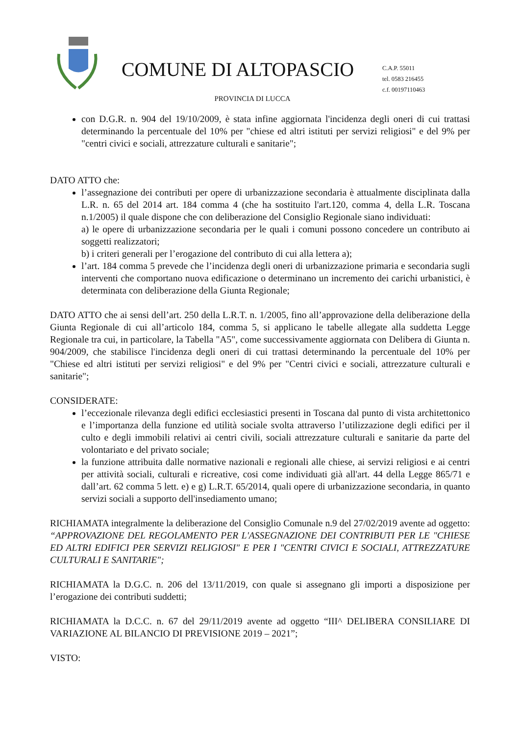COMUNE DI ALTOPASCIO
PROVINCIA DI LUCCA
C.A.P. 55011
tel. 0583 216455
c.f. 00197110463
con D.G.R. n. 904 del 19/10/2009, è stata infine aggiornata l'incidenza degli oneri di cui trattasi determinando la percentuale del 10% per "chiese ed altri istituti per servizi religiosi" e del 9% per "centri civici e sociali, attrezzature culturali e sanitarie";
DATO ATTO che:
l’assegnazione dei contributi per opere di urbanizzazione secondaria è attualmente disciplinata dalla L.R. n. 65 del 2014 art. 184 comma 4 (che ha sostituito l'art.120, comma 4, della L.R. Toscana n.1/2005) il quale dispone che con deliberazione del Consiglio Regionale siano individuati:
a) le opere di urbanizzazione secondaria per le quali i comuni possono concedere un contributo ai soggetti realizzatori;
b) i criteri generali per l’erogazione del contributo di cui alla lettera a);
l’art. 184 comma 5 prevede che l’incidenza degli oneri di urbanizzazione primaria e secondaria sugli interventi che comportano nuova edificazione o determinano un incremento dei carichi urbanistici, è determinata con deliberazione della Giunta Regionale;
DATO ATTO che ai sensi dell’art. 250 della L.R.T. n. 1/2005, fino all’approvazione della deliberazione della Giunta Regionale di cui all’articolo 184, comma 5, si applicano le tabelle allegate alla suddetta Legge Regionale tra cui, in particolare, la Tabella "A5", come successivamente aggiornata con Delibera di Giunta n. 904/2009, che stabilisce l'incidenza degli oneri di cui trattasi determinando la percentuale del 10% per "Chiese ed altri istituti per servizi religiosi" e del 9% per "Centri civici e sociali, attrezzature culturali e sanitarie";
CONSIDERATE:
l’eccezionale rilevanza degli edifici ecclesiastici presenti in Toscana dal punto di vista architettonico e l’importanza della funzione ed utilità sociale svolta attraverso l’utilizzazione degli edifici per il culto e degli immobili relativi ai centri civili, sociali attrezzature culturali e sanitarie da parte del volontariato e del privato sociale;
la funzione attribuita dalle normative nazionali e regionali alle chiese, ai servizi religiosi e ai centri per attività sociali, culturali e ricreative, cosi come individuati già all'art. 44 della Legge 865/71 e dall’art. 62 comma 5 lett. e) e g) L.R.T. 65/2014, quali opere di urbanizzazione secondaria, in quanto servizi sociali a supporto dell'insediamento umano;
RICHIAMATA integralmente la deliberazione del Consiglio Comunale n.9 del 27/02/2019 avente ad oggetto: “APPROVAZIONE DEL REGOLAMENTO PER L'ASSEGNAZIONE DEI CONTRIBUTI PER LE "CHIESE ED ALTRI EDIFICI PER SERVIZI RELIGIOSI" E PER I "CENTRI CIVICI E SOCIALI, ATTREZZATURE CULTURALI E SANITARIE";
RICHIAMATA la D.G.C. n. 206 del 13/11/2019, con quale si assegnano gli importi a disposizione per l’erogazione dei contributi suddetti;
RICHIAMATA la D.C.C. n. 67 del 29/11/2019 avente ad oggetto “III^ DELIBERA CONSILIARE DI VARIAZIONE AL BILANCIO DI PREVISIONE 2019 – 2021”;
VISTO: